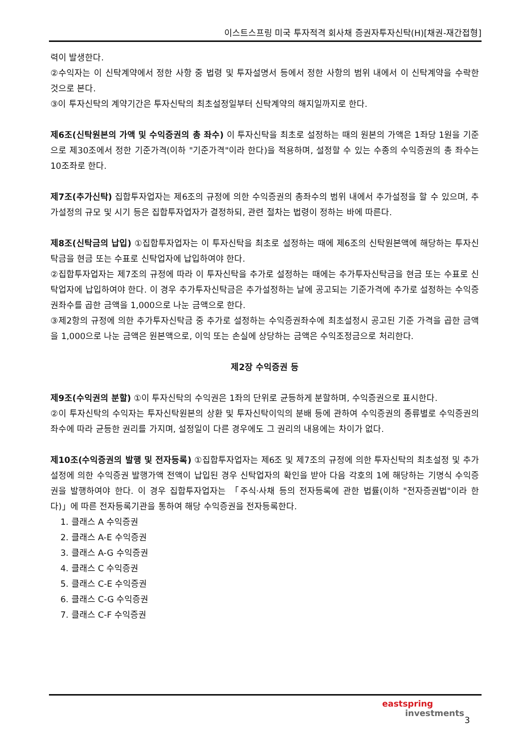이스트스프링 미국 투자적격 회사채 증권자투자신탁(H)[채권-재간접형]
력이 발생한다.
②수익자는 이 신탁계약에서 정한 사항 중 법령 및 투자설명서 등에서 정한 사항의 범위 내에서 이 신탁계약을 수락한 것으로 본다.
③이 투자신탁의 계약기간은 투자신탁의 최초설정일부터 신탁계약의 해지일까지로 한다.
제6조(신탁원본의 가액 및 수익증권의 총 좌수) 이 투자신탁을 최초로 설정하는 때의 원본의 가액은 1좌당 1원을 기준으로 제30조에서 정한 기준가격(이하 "기준가격"이라 한다)을 적용하며, 설정할 수 있는 수종의 수익증권의 총 좌수는 10조좌로 한다.
제7조(추가신탁) 집합투자업자는 제6조의 규정에 의한 수익증권의 총좌수의 범위 내에서 추가설정을 할 수 있으며, 추가설정의 규모 및 시기 등은 집합투자업자가 결정하되, 관련 절차는 법령이 정하는 바에 따른다.
제8조(신탁금의 납입) ①집합투자업자는 이 투자신탁을 최초로 설정하는 때에 제6조의 신탁원본액에 해당하는 투자신탁금을 현금 또는 수표로 신탁업자에 납입하여야 한다.
②집합투자업자는 제7조의 규정에 따라 이 투자신탁을 추가로 설정하는 때에는 추가투자신탁금을 현금 또는 수표로 신탁업자에 납입하여야 한다. 이 경우 추가투자신탁금은 추가설정하는 날에 공고되는 기준가격에 추가로 설정하는 수익증권좌수를 곱한 금액을 1,000으로 나눈 금액으로 한다.
③제2항의 규정에 의한 추가투자신탁금 중 추가로 설정하는 수익증권좌수에 최초설정시 공고된 기준 가격을 곱한 금액을 1,000으로 나눈 금액은 원본액으로, 이익 또는 손실에 상당하는 금액은 수익조정금으로 처리한다.
제2장 수익증권 등
제9조(수익권의 분할) ①이 투자신탁의 수익권은 1좌의 단위로 균등하게 분할하며, 수익증권으로 표시한다.
②이 투자신탁의 수익자는 투자신탁원본의 상환 및 투자신탁이익의 분배 등에 관하여 수익증권의 종류별로 수익증권의 좌수에 따라 균등한 권리를 가지며, 설정일이 다른 경우에도 그 권리의 내용에는 차이가 없다.
제10조(수익증권의 발행 및 전자등록) ①집합투자업자는 제6조 및 제7조의 규정에 의한 투자신탁의 최초설정 및 추가설정에 의한 수익증권 발행가액 전액이 납입된 경우 신탁업자의 확인을 받아 다음 각호의 1에 해당하는 기명식 수익증권을 발행하여야 한다. 이 경우 집합투자업자는 「주식·사채 등의 전자등록에 관한 법률(이하 "전자증권법"이라 한다)」에 따른 전자등록기관을 통하여 해당 수익증권을 전자등록한다.
1. 클래스 A 수익증권
2. 클래스 A-E 수익증권
3. 클래스 A-G 수익증권
4. 클래스 C 수익증권
5. 클래스 C-E 수익증권
6. 클래스 C-G 수익증권
7. 클래스 C-F 수익증권
eastspring
investments
3